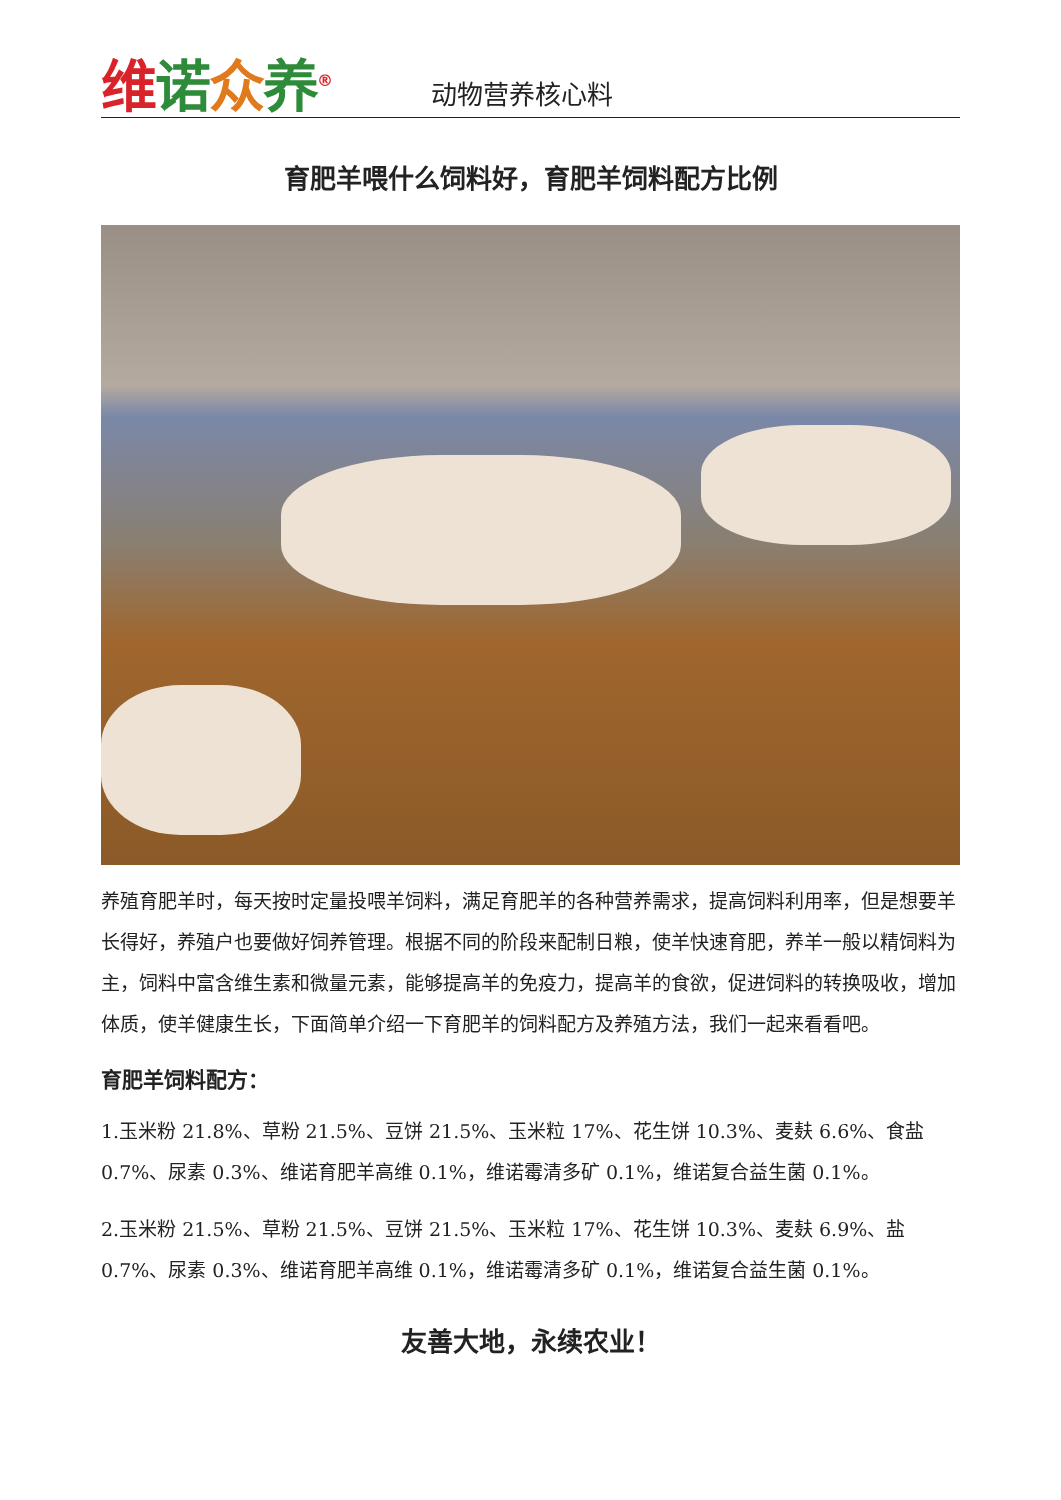维诺众养<sup>®</sup>
动物营养核心料
育肥羊喂什么饲料好，育肥羊饲料配方比例
养殖育肥羊时，每天按时定量投喂羊饲料，满足育肥羊的各种营养需求，提高饲料利用率，但是想要羊长得好，养殖户也要做好饲养管理。根据不同的阶段来配制日粮，使羊快速育肥，养羊一般以精饲料为主，饲料中富含维生素和微量元素，能够提高羊的免疫力，提高羊的食欲，促进饲料的转换吸收，增加体质，使羊健康生长，下面简单介绍一下育肥羊的饲料配方及养殖方法，我们一起来看看吧。
育肥羊饲料配方：
1.玉米粉 21.8%、草粉 21.5%、豆饼 21.5%、玉米粒 17%、花生饼 10.3%、麦麸 6.6%、食盐 0.7%、尿素 0.3%、维诺育肥羊高维 0.1%，维诺霉清多矿 0.1%，维诺复合益生菌 0.1%。
2.玉米粉 21.5%、草粉 21.5%、豆饼 21.5%、玉米粒 17%、花生饼 10.3%、麦麸 6.9%、盐 0.7%、尿素 0.3%、维诺育肥羊高维 0.1%，维诺霉清多矿 0.1%，维诺复合益生菌 0.1%。
友善大地，永续农业！